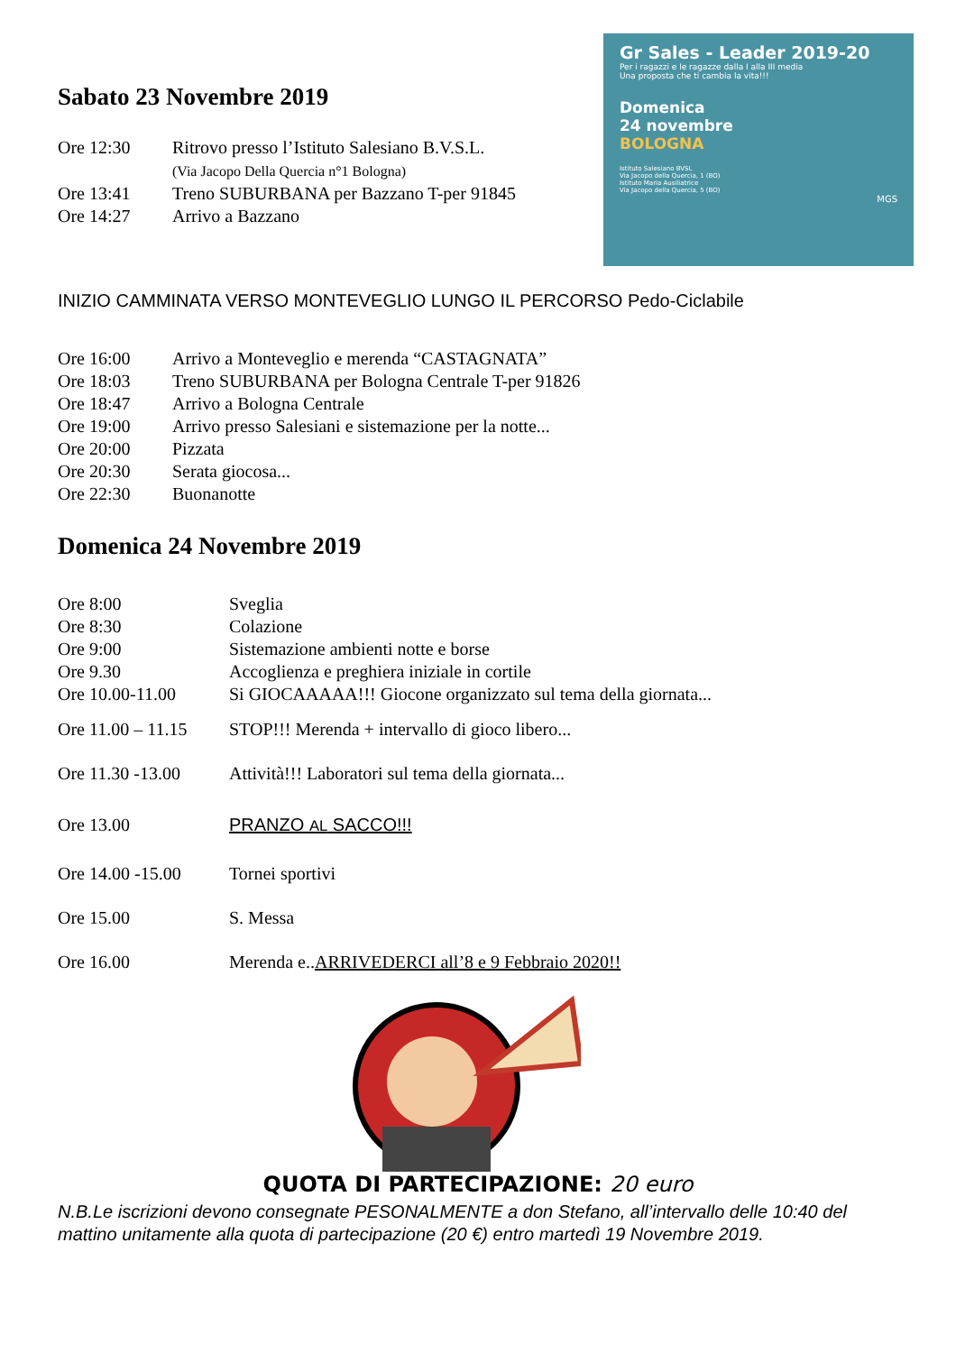Gr Sales - Leader 2019-20
Per i ragazzi e le ragazze dalla I alla III media
Una proposta che ti cambia la vita!!!
Domenica
24 novembre
BOLOGNA
Istituto Salesiano BVSL
Via Jacopo della Quercia, 1 (BO)
Istituto Maria Ausiliatrice
Via Jacopo della Quercia, 5 (BO)
MGS
Sabato 23 Novembre 2019
| Ore 12:30 | Ritrovo presso l’Istituto Salesiano B.V.S.L. (Via Jacopo Della Quercia n°1 Bologna) |
| Ore 13:41 | Treno SUBURBANA per Bazzano T-per 91845 |
| Ore 14:27 | Arrivo a Bazzano |
INIZIO CAMMINATA VERSO MONTEVEGLIO LUNGO IL PERCORSO Pedo-Ciclabile
| Ore 16:00 | Arrivo a Monteveglio e merenda “CASTAGNATA” |
| Ore 18:03 | Treno SUBURBANA per Bologna Centrale T-per 91826 |
| Ore 18:47 | Arrivo a Bologna Centrale |
| Ore 19:00 | Arrivo presso Salesiani e sistemazione per la notte... |
| Ore 20:00 | Pizzata |
| Ore 20:30 | Serata giocosa... |
| Ore 22:30 | Buonanotte |
Domenica 24 Novembre 2019
| Ore 8:00 | Sveglia |
| Ore 8:30 | Colazione |
| Ore 9:00 | Sistemazione ambienti notte e borse |
| Ore 9.30 | Accoglienza e preghiera iniziale in cortile |
| Ore 10.00-11.00 | Si GIOCAAAAA!!! Giocone organizzato sul tema della giornata... |
| Ore 11.00 – 11.15 | STOP!!! Merenda + intervallo di gioco libero... |
| Ore 11.30 -13.00 | Attività!!! Laboratori sul tema della giornata... |
| Ore 13.00 | PRANZO AL SACCO!!! |
| Ore 14.00 -15.00 | Tornei sportivi |
| Ore 15.00 | S. Messa |
| Ore 16.00 | Merenda e.. ARRIVEDERCI all’8 e 9 Febbraio 2020!! |
QUOTA DI PARTECIPAZIONE: 20 euro
N.B.Le iscrizioni devono consegnate PESONALMENTE a don Stefano, all’intervallo delle 10:40 del mattino unitamente alla quota di partecipazione (20 €) entro martedì 19 Novembre 2019.